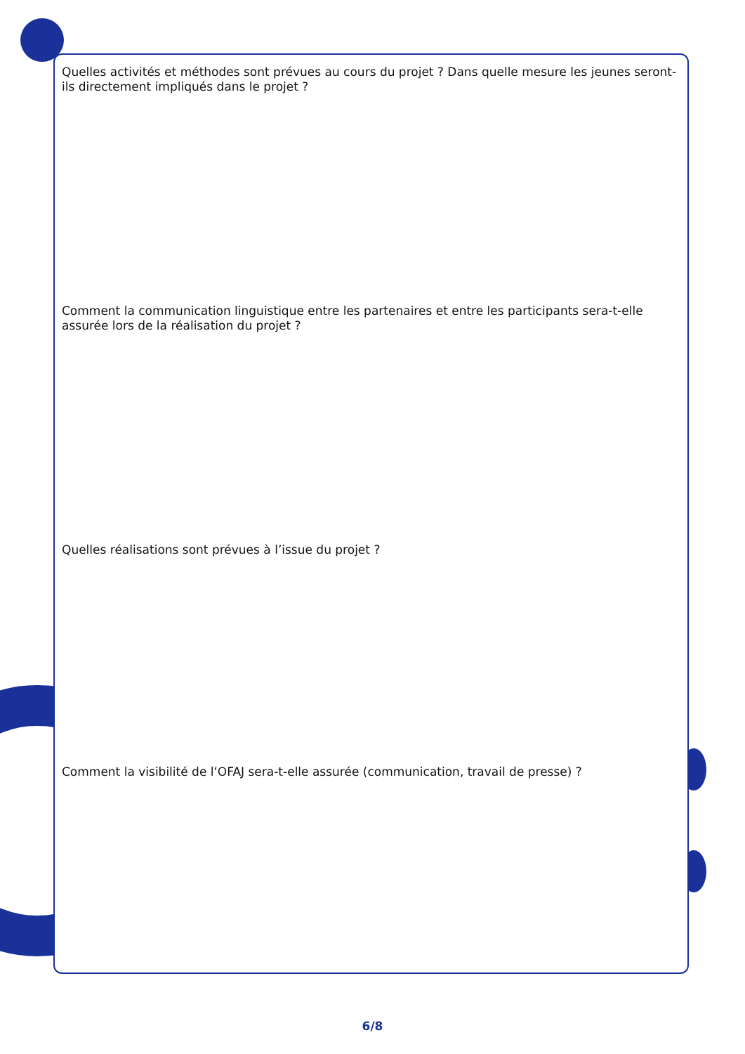Quelles activités et méthodes sont prévues au cours du projet ? Dans quelle mesure les jeunes seront-ils directement impliqués dans le projet ?
Comment la communication linguistique entre les partenaires et entre les participants sera-t-elle assurée lors de la réalisation du projet ?
Quelles réalisations sont prévues à l’issue du projet ?
Comment la visibilité de l‘OFAJ sera-t-elle assurée (communication, travail de presse) ?
6/8